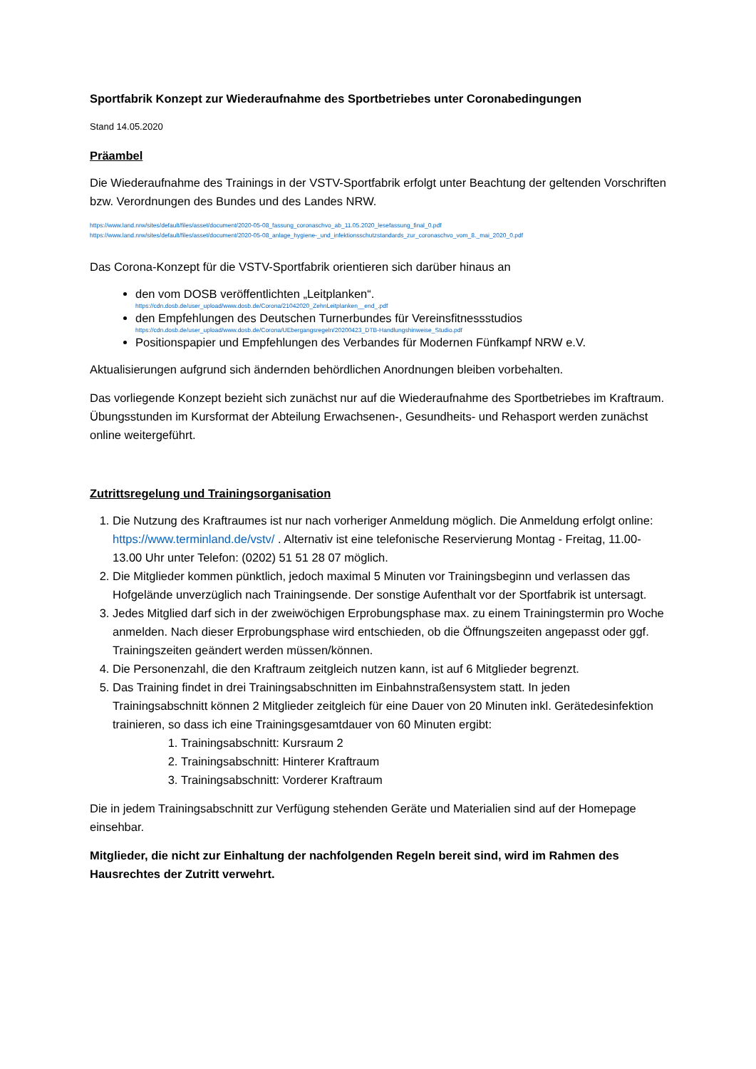Sportfabrik Konzept zur Wiederaufnahme des Sportbetriebes unter Coronabedingungen
Stand 14.05.2020
Präambel
Die Wiederaufnahme des Trainings in der VSTV-Sportfabrik erfolgt unter Beachtung der geltenden Vorschriften bzw. Verordnungen des Bundes und des Landes NRW.
https://www.land.nrw/sites/default/files/asset/document/2020-05-08_fassung_coronaschvo_ab_11.05.2020_lesefassung_final_0.pdf
https://www.land.nrw/sites/default/files/asset/document/2020-05-08_anlage_hygiene-_und_infektionsschutzstandards_zur_coronaschvo_vom_8._mai_2020_0.pdf
Das Corona-Konzept für die VSTV-Sportfabrik orientieren sich darüber hinaus an
den vom DOSB veröffentlichten „Leitplanken“.
https://cdn.dosb.de/user_upload/www.dosb.de/Corona/21042020_ZehnLeitplanken__end_.pdf
den Empfehlungen des Deutschen Turnerbundes für Vereinsfitnessstudios
https://cdn.dosb.de/user_upload/www.dosb.de/Corona/UEbergangsregeln/20200423_DTB-Handlungshinweise_Studio.pdf
Positionspapier und Empfehlungen des Verbandes für Modernen Fünfkampf NRW e.V.
Aktualisierungen aufgrund sich ändernden behördlichen Anordnungen bleiben vorbehalten.
Das vorliegende Konzept bezieht sich zunächst nur auf die Wiederaufnahme des Sportbetriebes im Kraftraum. Übungsstunden im Kursformat der Abteilung Erwachsenen-, Gesundheits- und Rehasport werden zunächst online weitergeführt.
Zutrittsregelung und Trainingsorganisation
1. Die Nutzung des Kraftraumes ist nur nach vorheriger Anmeldung möglich. Die Anmeldung erfolgt online: https://www.terminland.de/vstv/ . Alternativ ist eine telefonische Reservierung Montag - Freitag, 11.00-13.00 Uhr unter Telefon: (0202) 51 51 28 07 möglich.
2. Die Mitglieder kommen pünktlich, jedoch maximal 5 Minuten vor Trainingsbeginn und verlassen das Hofgelände unverzüglich nach Trainingsende. Der sonstige Aufenthalt vor der Sportfabrik ist untersagt.
3. Jedes Mitglied darf sich in der zweiwöchigen Erprobungsphase max. zu einem Trainingstermin pro Woche anmelden. Nach dieser Erprobungsphase wird entschieden, ob die Öffnungszeiten angepasst oder ggf. Trainingszeiten geändert werden müssen/können.
4. Die Personenzahl, die den Kraftraum zeitgleich nutzen kann, ist auf 6 Mitglieder begrenzt.
5. Das Training findet in drei Trainingsabschnitten im Einbahnstraßensystem statt. In jeden Trainingsabschnitt können 2 Mitglieder zeitgleich für eine Dauer von 20 Minuten inkl. Gerätedesinfektion trainieren, so dass ich eine Trainingsgesamtdauer von 60 Minuten ergibt:
1. Trainingsabschnitt: Kursraum 2
2. Trainingsabschnitt: Hinterer Kraftraum
3. Trainingsabschnitt: Vorderer Kraftraum
Die in jedem Trainingsabschnitt zur Verfügung stehenden Geräte und Materialien sind auf der Homepage einsehbar.
Mitglieder, die nicht zur Einhaltung der nachfolgenden Regeln bereit sind, wird im Rahmen des Hausrechtes der Zutritt verwehrt.